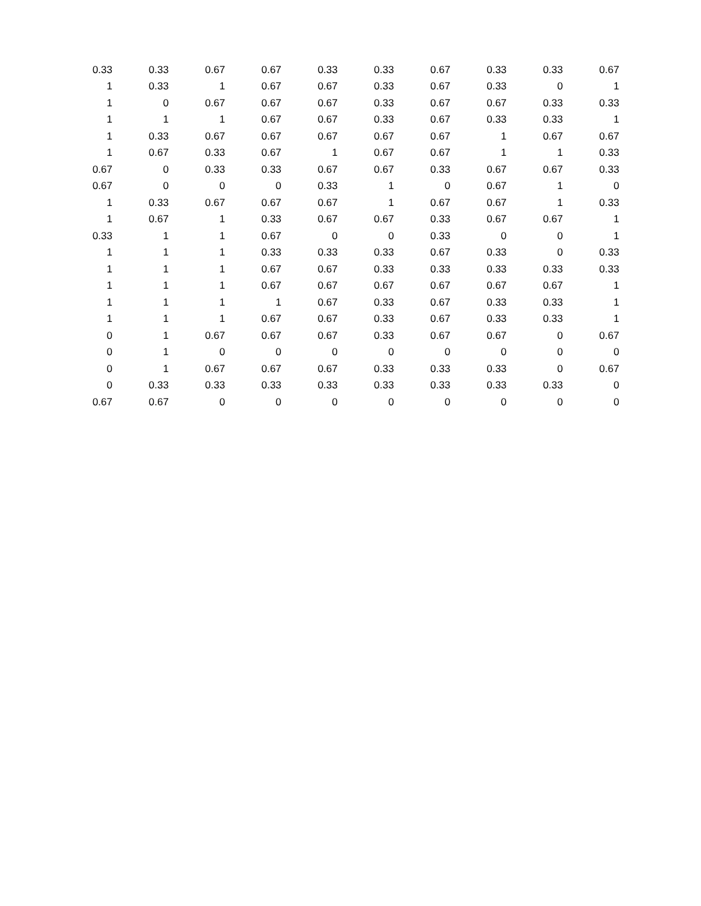| 0.33 | 0.33 | 0.67 | 0.67 | 0.33 | 0.33 | 0.67 | 0.33 | 0.33 | 0.67 |
| 1 | 0.33 | 1 | 0.67 | 0.67 | 0.33 | 0.67 | 0.33 | 0 | 1 |
| 1 | 0 | 0.67 | 0.67 | 0.67 | 0.33 | 0.67 | 0.67 | 0.33 | 0.33 |
| 1 | 1 | 1 | 0.67 | 0.67 | 0.33 | 0.67 | 0.33 | 0.33 | 1 |
| 1 | 0.33 | 0.67 | 0.67 | 0.67 | 0.67 | 0.67 | 1 | 0.67 | 0.67 |
| 1 | 0.67 | 0.33 | 0.67 | 1 | 0.67 | 0.67 | 1 | 1 | 0.33 |
| 0.67 | 0 | 0.33 | 0.33 | 0.67 | 0.67 | 0.33 | 0.67 | 0.67 | 0.33 |
| 0.67 | 0 | 0 | 0 | 0.33 | 1 | 0 | 0.67 | 1 | 0 |
| 1 | 0.33 | 0.67 | 0.67 | 0.67 | 1 | 0.67 | 0.67 | 1 | 0.33 |
| 1 | 0.67 | 1 | 0.33 | 0.67 | 0.67 | 0.33 | 0.67 | 0.67 | 1 |
| 0.33 | 1 | 1 | 0.67 | 0 | 0 | 0.33 | 0 | 0 | 1 |
| 1 | 1 | 1 | 0.33 | 0.33 | 0.33 | 0.67 | 0.33 | 0 | 0.33 |
| 1 | 1 | 1 | 0.67 | 0.67 | 0.33 | 0.33 | 0.33 | 0.33 | 0.33 |
| 1 | 1 | 1 | 0.67 | 0.67 | 0.67 | 0.67 | 0.67 | 0.67 | 1 |
| 1 | 1 | 1 | 1 | 0.67 | 0.33 | 0.67 | 0.33 | 0.33 | 1 |
| 1 | 1 | 1 | 0.67 | 0.67 | 0.33 | 0.67 | 0.33 | 0.33 | 1 |
| 0 | 1 | 0.67 | 0.67 | 0.67 | 0.33 | 0.67 | 0.67 | 0 | 0.67 |
| 0 | 1 | 0 | 0 | 0 | 0 | 0 | 0 | 0 | 0 |
| 0 | 1 | 0.67 | 0.67 | 0.67 | 0.33 | 0.33 | 0.33 | 0 | 0.67 |
| 0 | 0.33 | 0.33 | 0.33 | 0.33 | 0.33 | 0.33 | 0.33 | 0.33 | 0 |
| 0.67 | 0.67 | 0 | 0 | 0 | 0 | 0 | 0 | 0 | 0 |